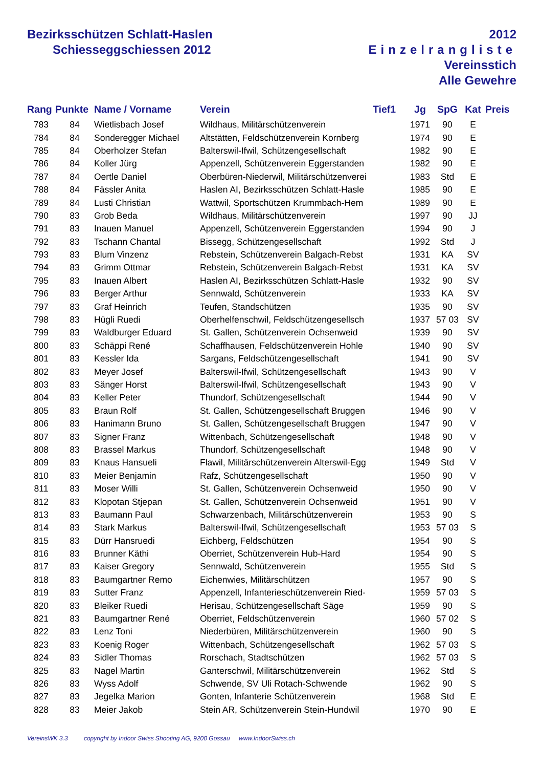Bezirksschützen Schlatt-Haslen
Schiesseggschiessen 2012
2012
Einzelrangliste
Vereinsstich
Alle Gewehre
| Rang | Punkte | Name / Vorname | Verein | Tief1 | Jg | SpG | Kat | Preis |
| --- | --- | --- | --- | --- | --- | --- | --- | --- |
| 783 | 84 | Wietlisbach Josef | Wildhaus, Militärschützenverein | | 1971 | 90 | E | |
| 784 | 84 | Sonderegger Michael | Altstätten, Feldschützenverein Kornberg | | 1974 | 90 | E | |
| 785 | 84 | Oberholzer Stefan | Balterswil-Ifwil, Schützengesellschaft | | 1982 | 90 | E | |
| 786 | 84 | Koller Jürg | Appenzell, Schützenverein Eggerstanden | | 1982 | 90 | E | |
| 787 | 84 | Oertle Daniel | Oberbüren-Niederwil, Militärschützenverei | | 1983 | Std | E | |
| 788 | 84 | Fässler Anita | Haslen AI, Bezirksschützen Schlatt-Hasle | | 1985 | 90 | E | |
| 789 | 84 | Lusti Christian | Wattwil, Sportschützen Krummbach-Hem | | 1989 | 90 | E | |
| 790 | 83 | Grob Beda | Wildhaus, Militärschützenverein | | 1997 | 90 | JJ | |
| 791 | 83 | Inauen Manuel | Appenzell, Schützenverein Eggerstanden | | 1994 | 90 | J | |
| 792 | 83 | Tschann Chantal | Bissegg, Schützengesellschaft | | 1992 | Std | J | |
| 793 | 83 | Blum Vinzenz | Rebstein, Schützenverein Balgach-Rebst | | 1931 | KA | SV | |
| 794 | 83 | Grimm Ottmar | Rebstein, Schützenverein Balgach-Rebst | | 1931 | KA | SV | |
| 795 | 83 | Inauen Albert | Haslen AI, Bezirksschützen Schlatt-Hasle | | 1932 | 90 | SV | |
| 796 | 83 | Berger Arthur | Sennwald, Schützenverein | | 1933 | KA | SV | |
| 797 | 83 | Graf Heinrich | Teufen, Standschützen | | 1935 | 90 | SV | |
| 798 | 83 | Hügli Ruedi | Oberhelfenschwil, Feldschützengesellsch | | 1937 | 57 03 | SV | |
| 799 | 83 | Waldburger Eduard | St. Gallen, Schützenverein Ochsenweid | | 1939 | 90 | SV | |
| 800 | 83 | Schäppi René | Schaffhausen, Feldschützenverein Hohle | | 1940 | 90 | SV | |
| 801 | 83 | Kessler Ida | Sargans, Feldschützengesellschaft | | 1941 | 90 | SV | |
| 802 | 83 | Meyer Josef | Balterswil-Ifwil, Schützengesellschaft | | 1943 | 90 | V | |
| 803 | 83 | Sänger Horst | Balterswil-Ifwil, Schützengesellschaft | | 1943 | 90 | V | |
| 804 | 83 | Keller Peter | Thundorf, Schützengesellschaft | | 1944 | 90 | V | |
| 805 | 83 | Braun Rolf | St. Gallen, Schützengesellschaft Bruggen | | 1946 | 90 | V | |
| 806 | 83 | Hanimann Bruno | St. Gallen, Schützengesellschaft Bruggen | | 1947 | 90 | V | |
| 807 | 83 | Signer Franz | Wittenbach, Schützengesellschaft | | 1948 | 90 | V | |
| 808 | 83 | Brassel Markus | Thundorf, Schützengesellschaft | | 1948 | 90 | V | |
| 809 | 83 | Knaus Hansueli | Flawil, Militärschützenverein Alterswil-Egg | | 1949 | Std | V | |
| 810 | 83 | Meier Benjamin | Rafz, Schützengesellschaft | | 1950 | 90 | V | |
| 811 | 83 | Moser Willi | St. Gallen, Schützenverein Ochsenweid | | 1950 | 90 | V | |
| 812 | 83 | Klopotan Stjepan | St. Gallen, Schützenverein Ochsenweid | | 1951 | 90 | V | |
| 813 | 83 | Baumann Paul | Schwarzenbach, Militärschützenverein | | 1953 | 90 | S | |
| 814 | 83 | Stark Markus | Balterswil-Ifwil, Schützengesellschaft | | 1953 | 57 03 | S | |
| 815 | 83 | Dürr Hansruedi | Eichberg, Feldschützen | | 1954 | 90 | S | |
| 816 | 83 | Brunner Käthi | Oberriet, Schützenverein Hub-Hard | | 1954 | 90 | S | |
| 817 | 83 | Kaiser Gregory | Sennwald, Schützenverein | | 1955 | Std | S | |
| 818 | 83 | Baumgartner Remo | Eichenwies, Militärschützen | | 1957 | 90 | S | |
| 819 | 83 | Sutter Franz | Appenzell, Infanterieschützenverein Ried- | | 1959 | 57 03 | S | |
| 820 | 83 | Bleiker Ruedi | Herisau, Schützengesellschaft Säge | | 1959 | 90 | S | |
| 821 | 83 | Baumgartner René | Oberriet, Feldschützenverein | | 1960 | 57 02 | S | |
| 822 | 83 | Lenz Toni | Niederbüren, Militärschützenverein | | 1960 | 90 | S | |
| 823 | 83 | Koenig Roger | Wittenbach, Schützengesellschaft | | 1962 | 57 03 | S | |
| 824 | 83 | Sidler Thomas | Rorschach, Stadtschützen | | 1962 | 57 03 | S | |
| 825 | 83 | Nagel Martin | Ganterschwil, Militärschützenverein | | 1962 | Std | S | |
| 826 | 83 | Wyss Adolf | Schwende, SV Uli Rotach-Schwende | | 1962 | 90 | S | |
| 827 | 83 | Jegelka Marion | Gonten, Infanterie Schützenverein | | 1968 | Std | E | |
| 828 | 83 | Meier Jakob | Stein AR, Schützenverein Stein-Hundwil | | 1970 | 90 | E | |
VereinsWK 3.3 copyright by Indoor Swiss Shooting AG, 9200 Gossau www.IndoorSwiss.ch